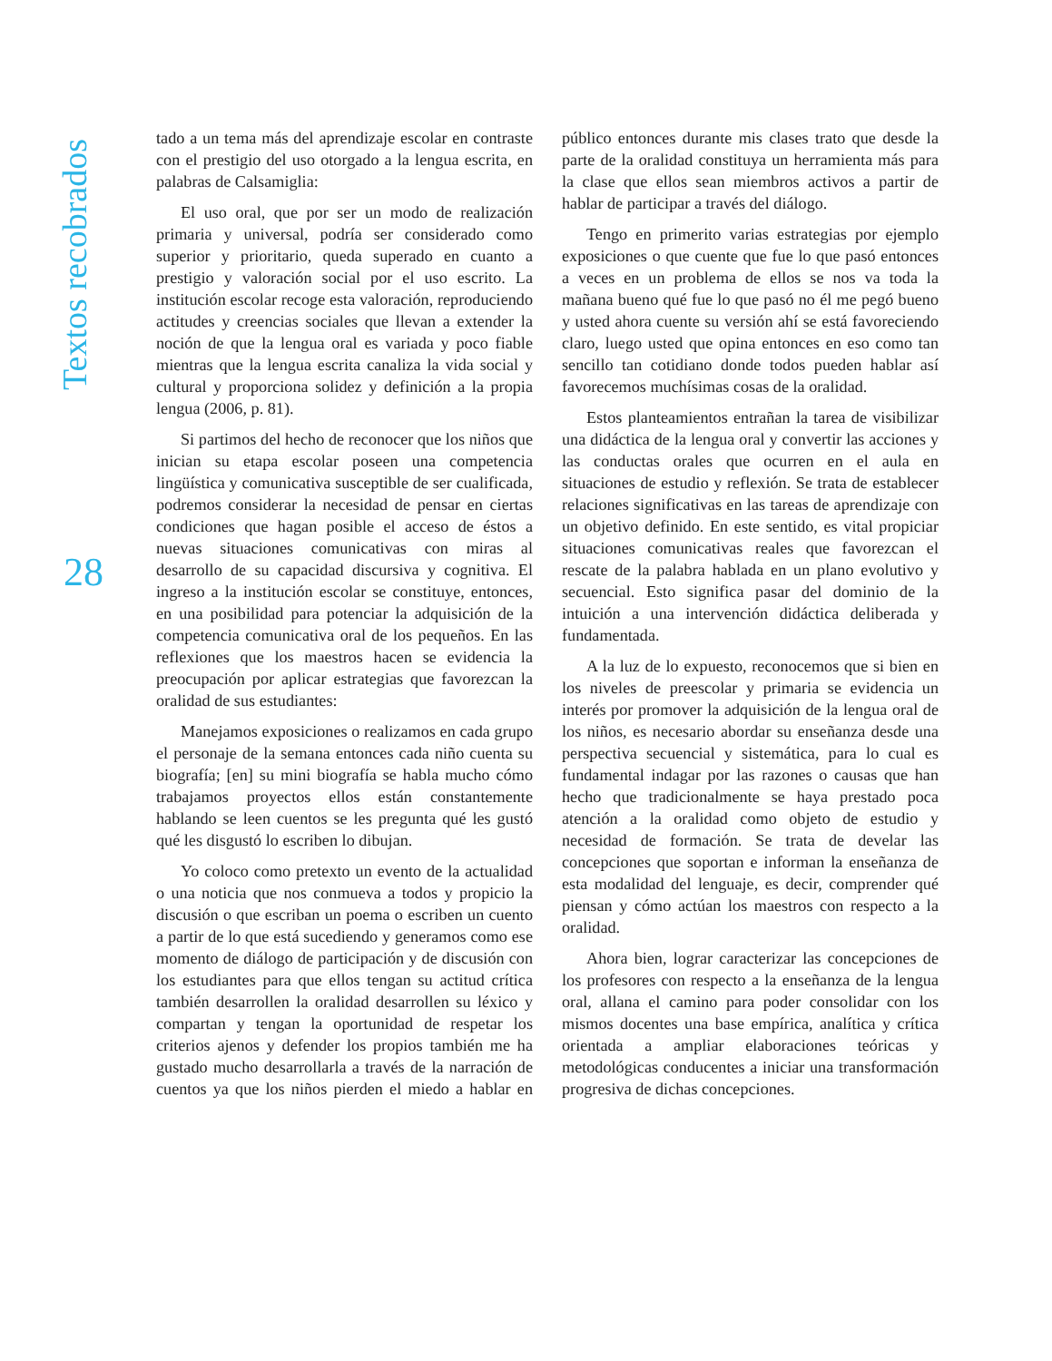Textos recobrados
28
tado a un tema más del aprendizaje escolar en contraste con el prestigio del uso otorgado a la lengua escrita, en palabras de Calsamiglia:
El uso oral, que por ser un modo de realización primaria y universal, podría ser considerado como superior y prioritario, queda superado en cuanto a prestigio y valoración social por el uso escrito. La institución escolar recoge esta valoración, reproduciendo actitudes y creencias sociales que llevan a extender la noción de que la lengua oral es variada y poco fiable mientras que la lengua escrita canaliza la vida social y cultural y proporciona solidez y definición a la propia lengua (2006, p. 81).
Si partimos del hecho de reconocer que los niños que inician su etapa escolar poseen una competencia lingüística y comunicativa susceptible de ser cualificada, podremos considerar la necesidad de pensar en ciertas condiciones que hagan posible el acceso de éstos a nuevas situaciones comunicativas con miras al desarrollo de su capacidad discursiva y cognitiva. El ingreso a la institución escolar se constituye, entonces, en una posibilidad para potenciar la adquisición de la competencia comunicativa oral de los pequeños. En las reflexiones que los maestros hacen se evidencia la preocupación por aplicar estrategias que favorezcan la oralidad de sus estudiantes:
Manejamos exposiciones o realizamos en cada grupo el personaje de la semana entonces cada niño cuenta su biografía; [en] su mini biografía se habla mucho cómo trabajamos proyectos ellos están constantemente hablando se leen cuentos se les pregunta qué les gustó qué les disgustó lo escriben lo dibujan.
Yo coloco como pretexto un evento de la actualidad o una noticia que nos conmueva a todos y propicio la discusión o que escriban un poema o escriben un cuento a partir de lo que está sucediendo y generamos como ese momento de diálogo de participación y de discusión con los estudiantes para que ellos tengan su actitud crítica también desarrollen la oralidad desarrollen su léxico y compartan y tengan la oportunidad de respetar los criterios ajenos y defender los propios también me ha gustado mucho desarrollarla a través de la narración de cuentos ya que los niños pierden el miedo a hablar en público entonces durante mis clases trato que desde la parte de la oralidad constituya un herramienta más para la clase que ellos sean miembros activos a partir de hablar de participar a través del diálogo.
Tengo en primerito varias estrategias por ejemplo exposiciones o que cuente que fue lo que pasó entonces a veces en un problema de ellos se nos va toda la mañana bueno qué fue lo que pasó no él me pegó bueno y usted ahora cuente su versión ahí se está favoreciendo claro, luego usted que opina entonces en eso como tan sencillo tan cotidiano donde todos pueden hablar así favorecemos muchísimas cosas de la oralidad.
Estos planteamientos entrañan la tarea de visibilizar una didáctica de la lengua oral y convertir las acciones y las conductas orales que ocurren en el aula en situaciones de estudio y reflexión. Se trata de establecer relaciones significativas en las tareas de aprendizaje con un objetivo definido. En este sentido, es vital propiciar situaciones comunicativas reales que favorezcan el rescate de la palabra hablada en un plano evolutivo y secuencial. Esto significa pasar del dominio de la intuición a una intervención didáctica deliberada y fundamentada.
A la luz de lo expuesto, reconocemos que si bien en los niveles de preescolar y primaria se evidencia un interés por promover la adquisición de la lengua oral de los niños, es necesario abordar su enseñanza desde una perspectiva secuencial y sistemática, para lo cual es fundamental indagar por las razones o causas que han hecho que tradicionalmente se haya prestado poca atención a la oralidad como objeto de estudio y necesidad de formación. Se trata de develar las concepciones que soportan e informan la enseñanza de esta modalidad del lenguaje, es decir, comprender qué piensan y cómo actúan los maestros con respecto a la oralidad.
Ahora bien, lograr caracterizar las concepciones de los profesores con respecto a la enseñanza de la lengua oral, allana el camino para poder consolidar con los mismos docentes una base empírica, analítica y crítica orientada a ampliar elaboraciones teóricas y metodológicas conducentes a iniciar una transformación progresiva de dichas concepciones.